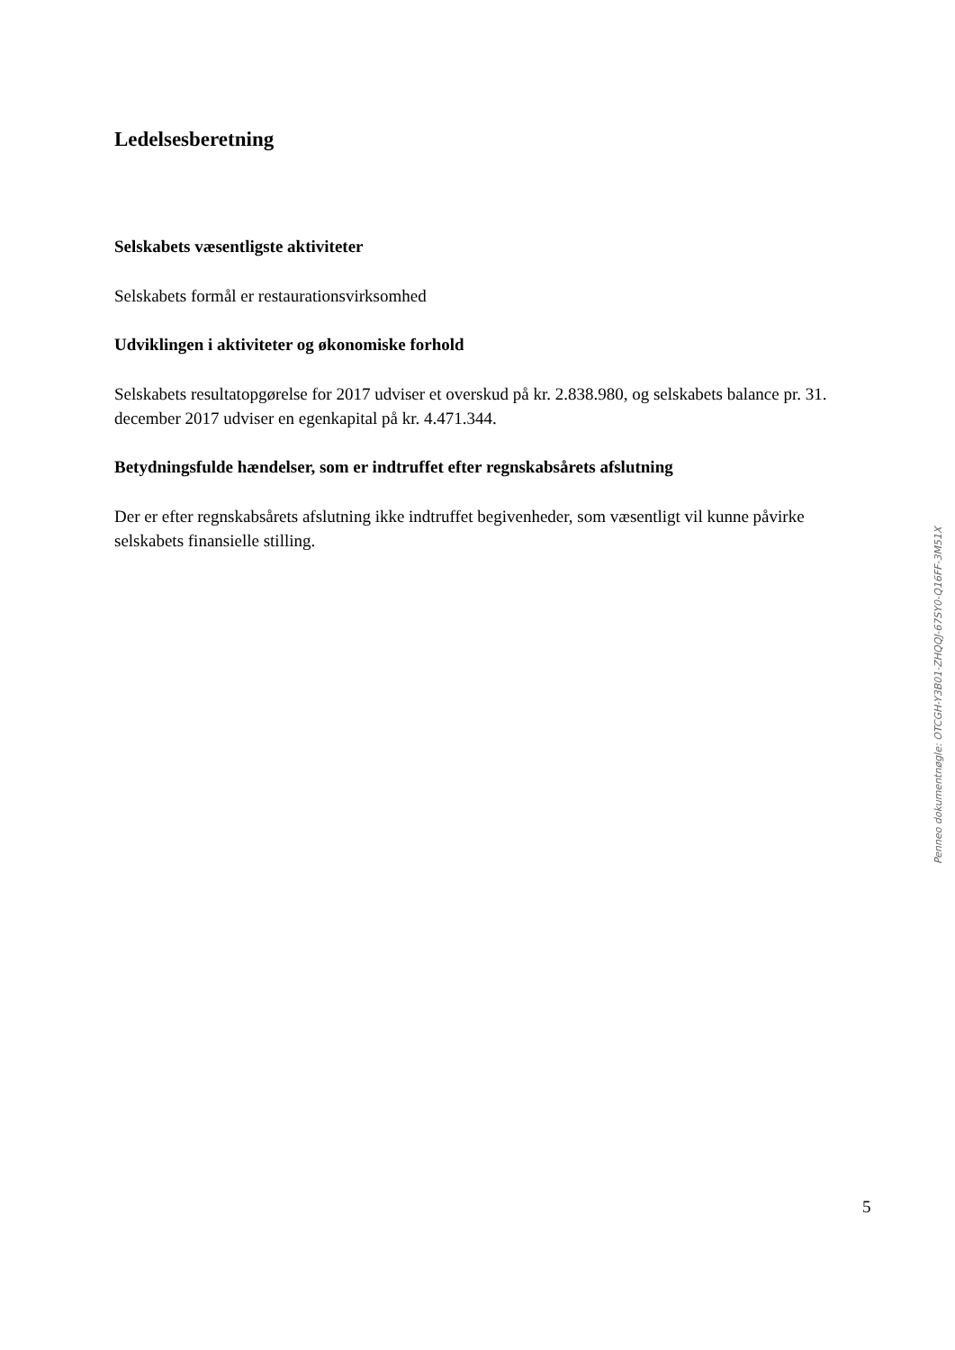Ledelsesberetning
Selskabets væsentligste aktiviteter
Selskabets formål er restaurationsvirksomhed
Udviklingen i aktiviteter og økonomiske forhold
Selskabets resultatopgørelse for 2017 udviser et overskud på kr. 2.838.980, og selskabets balance pr. 31. december 2017 udviser en egenkapital på kr. 4.471.344.
Betydningsfulde hændelser, som er indtruffet efter regnskabsårets afslutning
Der er efter regnskabsårets afslutning ikke indtruffet begivenheder, som væsentligt vil kunne påvirke selskabets finansielle stilling.
Penneo dokumentnøgle: OTCGH-Y3B01-ZHQQJ-67SY0-Q16FF-3M51X
5